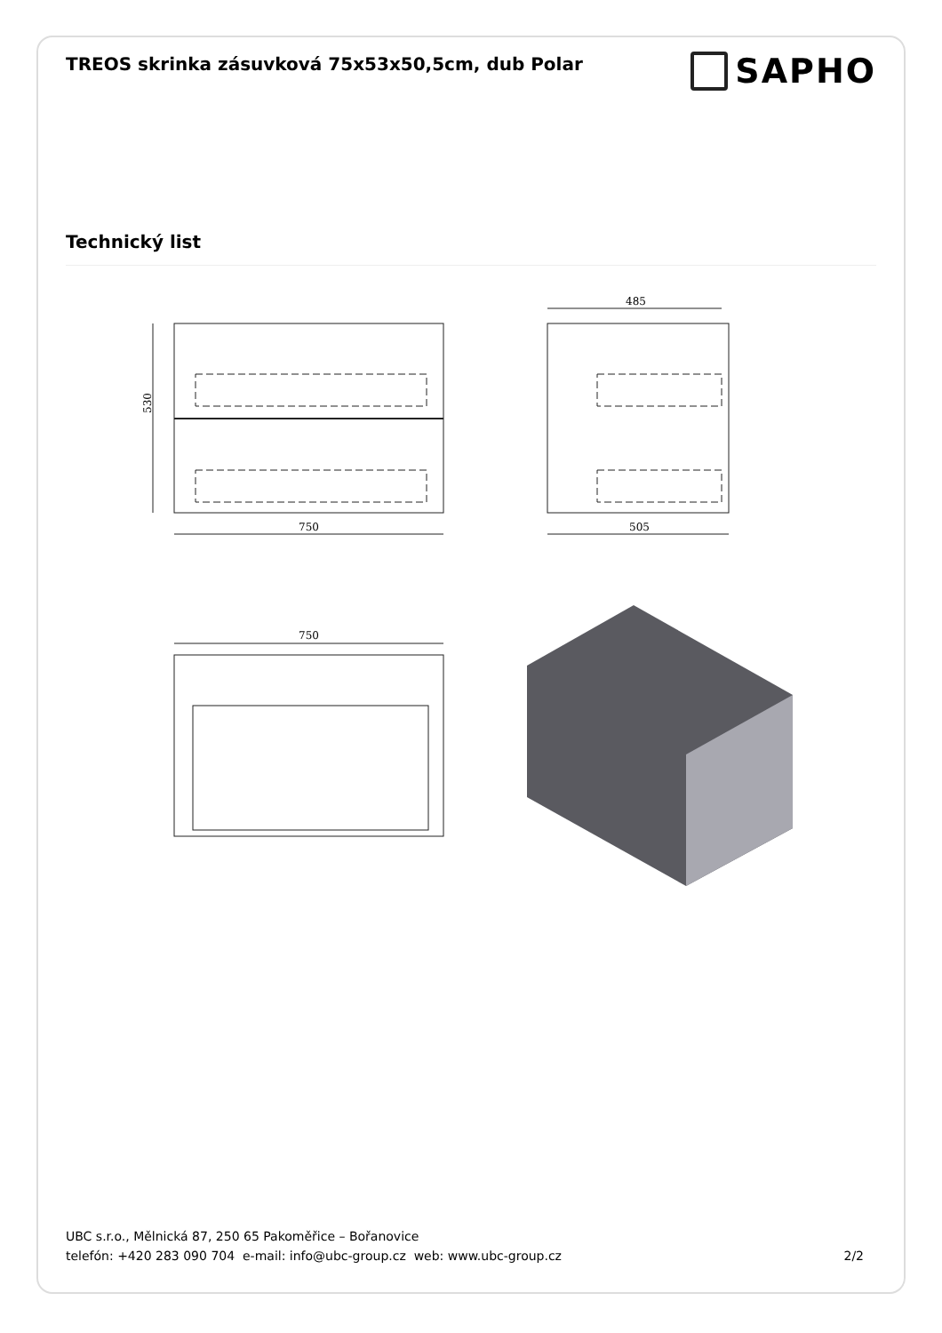TREOS skrinka zásuvková 75x53x50,5cm, dub Polar
SAPHO
Technický list
530
750
485
505
750
UBC s.r.o., Mělnická 87, 250 65 Pakoměřice – Bořanovice
telefón: +420 283 090 704 e-mail: info@ubc-group.cz web: www.ubc-group.cz 2/2